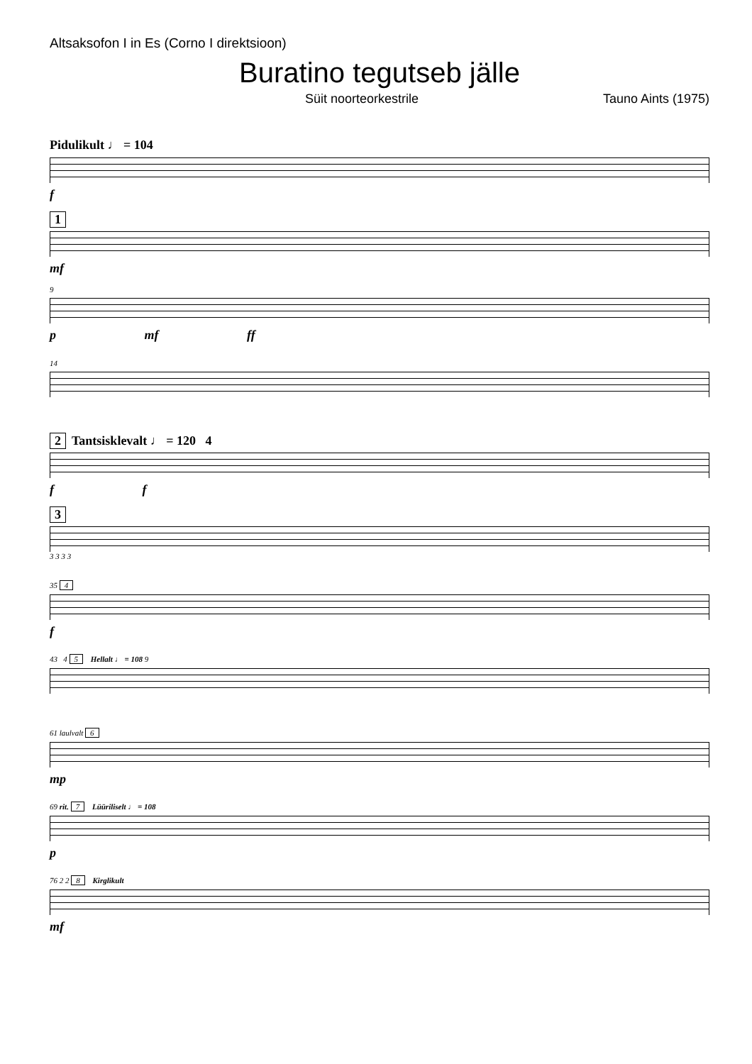Altsaksofon I in Es (Corno I direktsioon)
Buratino tegutseb jälle
Süit noorteorkestrile Tauno Aints (1975)
Pidulikult ♩ = 104
f
1
mf
9
p mf ff
14
2 Tantsisklevalt ♩ = 120 4
f f
3
3 3 3 3
35 4
f
43 4 5 Hellalt ♩ = 108 9
61 laulvalt 6
mp
69 rit. 7 Lüüriliselt ♩ = 108
p
76 2 2 8 Kirglikult
mf